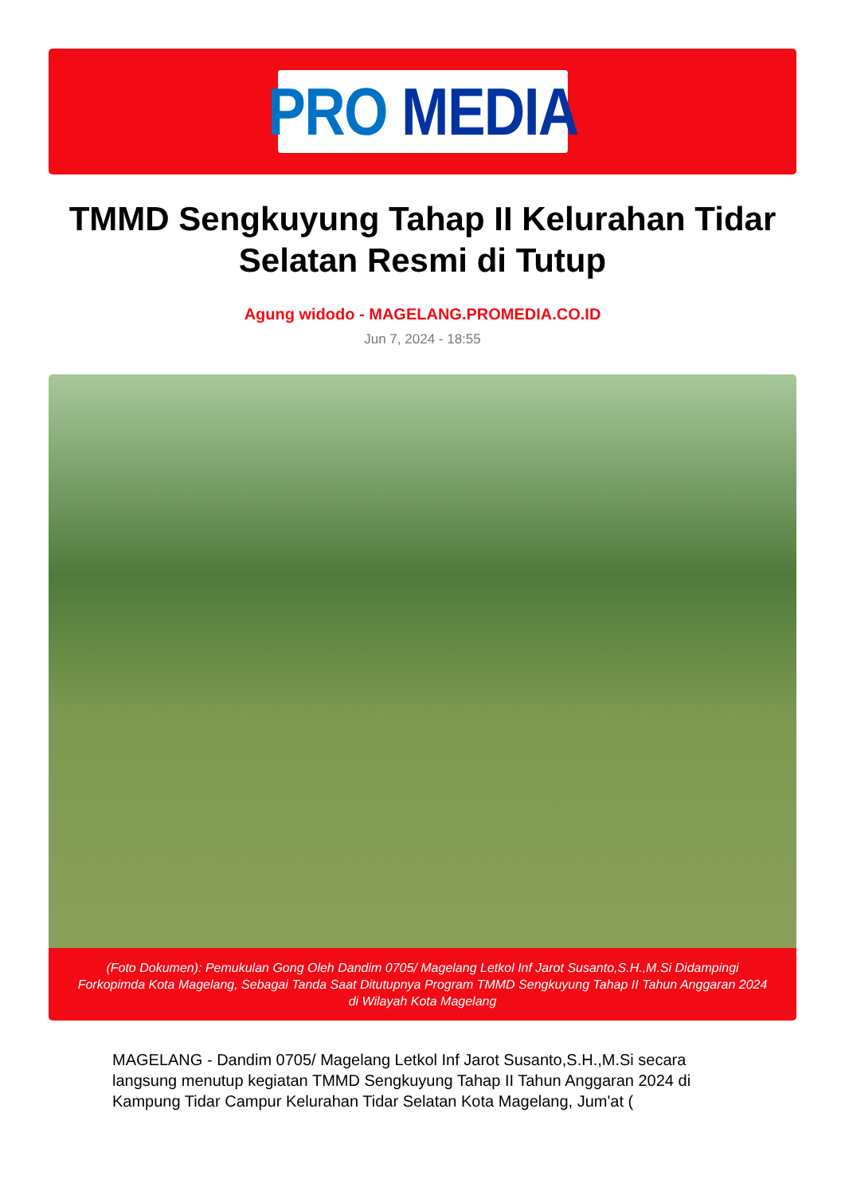PRO MEDIA
TMMD Sengkuyung Tahap II Kelurahan Tidar Selatan Resmi di Tutup
Agung widodo - MAGELANG.PROMEDIA.CO.ID
Jun 7, 2024 - 18:55
(Foto Dokumen): Pemukulan Gong Oleh Dandim 0705/ Magelang Letkol Inf Jarot Susanto,S.H.,M.Si Didampingi Forkopimda Kota Magelang, Sebagai Tanda Saat Ditutupnya Program TMMD Sengkuyung Tahap II Tahun Anggaran 2024 di Wilayah Kota Magelang
MAGELANG - Dandim 0705/ Magelang Letkol Inf Jarot Susanto,S.H.,M.Si secara langsung menutup kegiatan TMMD Sengkuyung Tahap II Tahun Anggaran 2024 di Kampung Tidar Campur Kelurahan Tidar Selatan Kota Magelang, Jum'at (